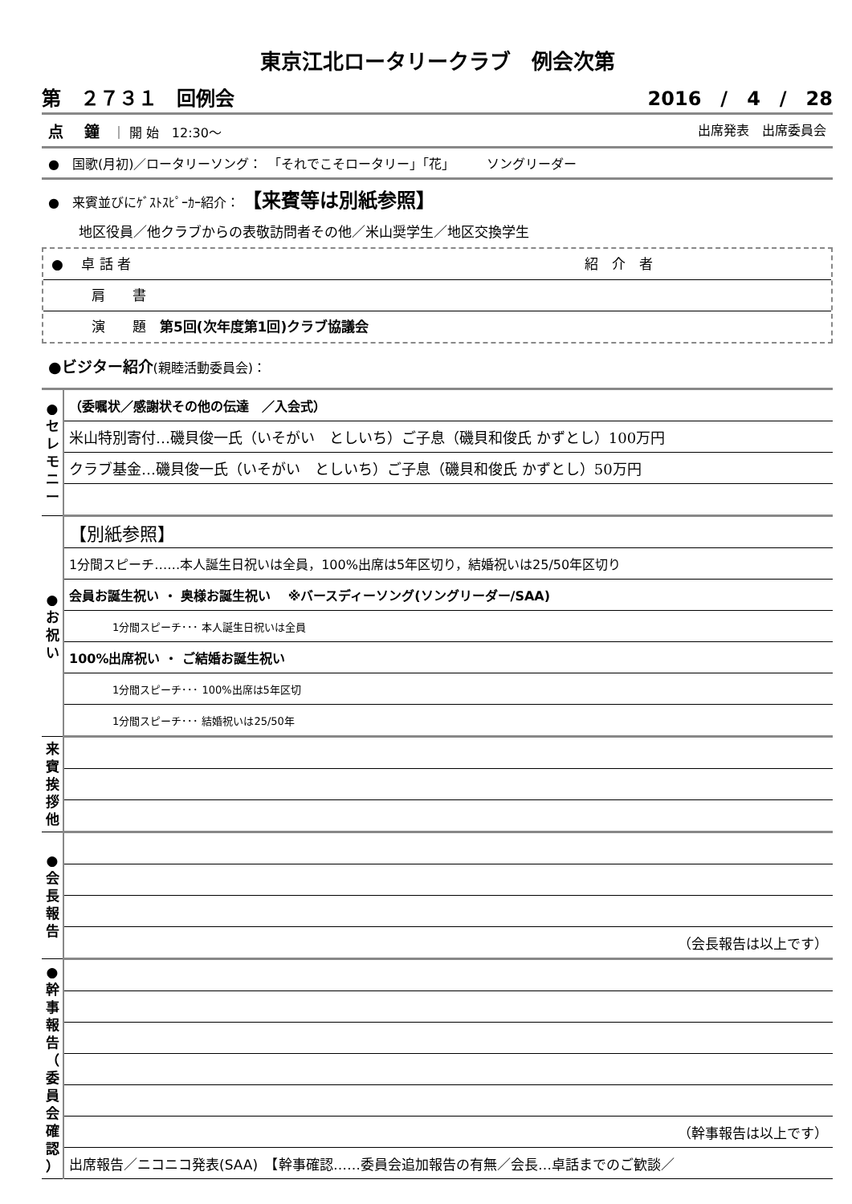東京江北ロータリークラブ　例会次第
第　２７３１　回例会 2016　/　4　/　28
点　 鐘　｜ 開 始　12:30～ 出席発表　出席委員会
●　国歌(月初)／ロータリーソング：　「それでこそロータリー」「花」　　　ソングリーダー
●　来賓並びにｹﾞｽﾄｽﾋﾟｰｶｰ紹介：　【来賓等は別紙参照】
地区役員／他クラブからの表敬訪問者その他／米山奨学生／地区交換学生
●　 卓 話 者 紹　介　者
肩　　書
演　　題　第5回(次年度第1回)クラブ協議会
●ビジター紹介(親睦活動委員会)：
| ● セ レ モ ニ ー | （委嘱状／感謝状その他の伝達 ／入会式） |
| | 米山特別寄付…磯貝俊一氏（いそがい としいち）ご子息（磯貝和俊氏 かずとし）100万円 |
| | クラブ基金…磯貝俊一氏（いそがい としいち）ご子息（磯貝和俊氏 かずとし）50万円 |
| ● お 祝 い | 【別紙参照】 |
| | 1分間スピーチ……本人誕生日祝いは全員，100%出席は5年区切り，結婚祝いは25/50年区切り |
| | 会員お誕生祝い ・ 奥様お誕生祝い ※バースディーソング(ソングリーダー/SAA) |
| | 1分間スピーチ･･･ 本人誕生日祝いは全員 |
| | 100%出席祝い ・ ご結婚お誕生祝い |
| | 1分間スピーチ･･･ 100%出席は5年区切 |
| | 1分間スピーチ･･･ 結婚祝いは25/50年 |
| 来 賓 挨 拶 他 | |
| ● 会 長 報 告 | |
| | （会長報告は以上です） |
| ● 幹 事 報 告 （ 委 員 会 確 認 ） | |
| | （幹事報告は以上です） |
| | 出席報告／ニコニコ発表(SAA) 【幹事確認……委員会追加報告の有無／会長…卓話までのご歓談／ |